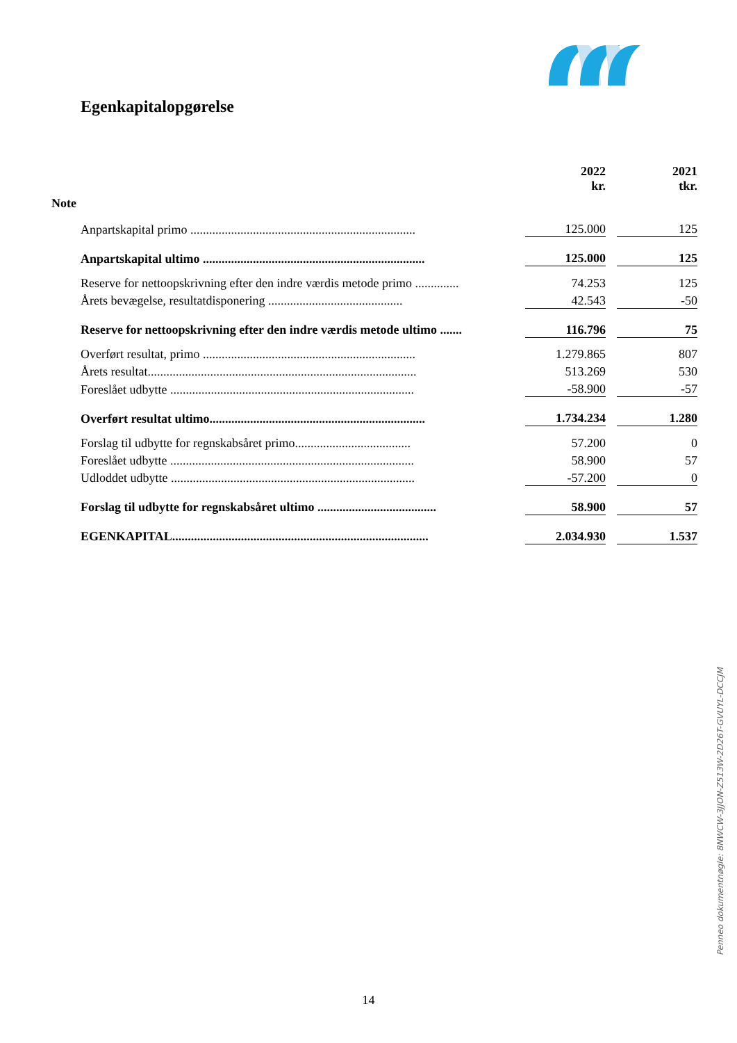Egenkapitalopgørelse
| | 2022 kr. | | 2021 tkr. |
| --- | --- | --- | --- |
| Note | | | |
| Anpartskapital primo ........................................................................ | 125.000 | | 125 |
| Anpartskapital ultimo ....................................................................... | 125.000 | | 125 |
| Reserve for nettoopskrivning efter den indre værdis metode primo .............. | 74.253 | | 125 |
| Årets bevægelse, resultatdisponering ........................................... | 42.543 | | -50 |
| Reserve for nettoopskrivning efter den indre værdis metode ultimo ....... | 116.796 | | 75 |
| Overført resultat, primo .................................................................... | 1.279.865 | | 807 |
| Årets resultat...................................................................................... | 513.269 | | 530 |
| Foreslået udbytte .............................................................................. | -58.900 | | -57 |
| Overført resultat ultimo..................................................................... | 1.734.234 | | 1.280 |
| Forslag til udbytte for regnskabsåret primo..................................... | 57.200 | | 0 |
| Foreslået udbytte .............................................................................. | 58.900 | | 57 |
| Udloddet udbytte .............................................................................. | -57.200 | | 0 |
| Forslag til udbytte for regnskabsåret ultimo ...................................... | 58.900 | | 57 |
| EGENKAPITAL.................................................................................. | 2.034.930 | | 1.537 |
Penneo dokumentnøgle: 8NWCW-3JJON-Z513W-2D26T-GVUYL-DCCJM
14